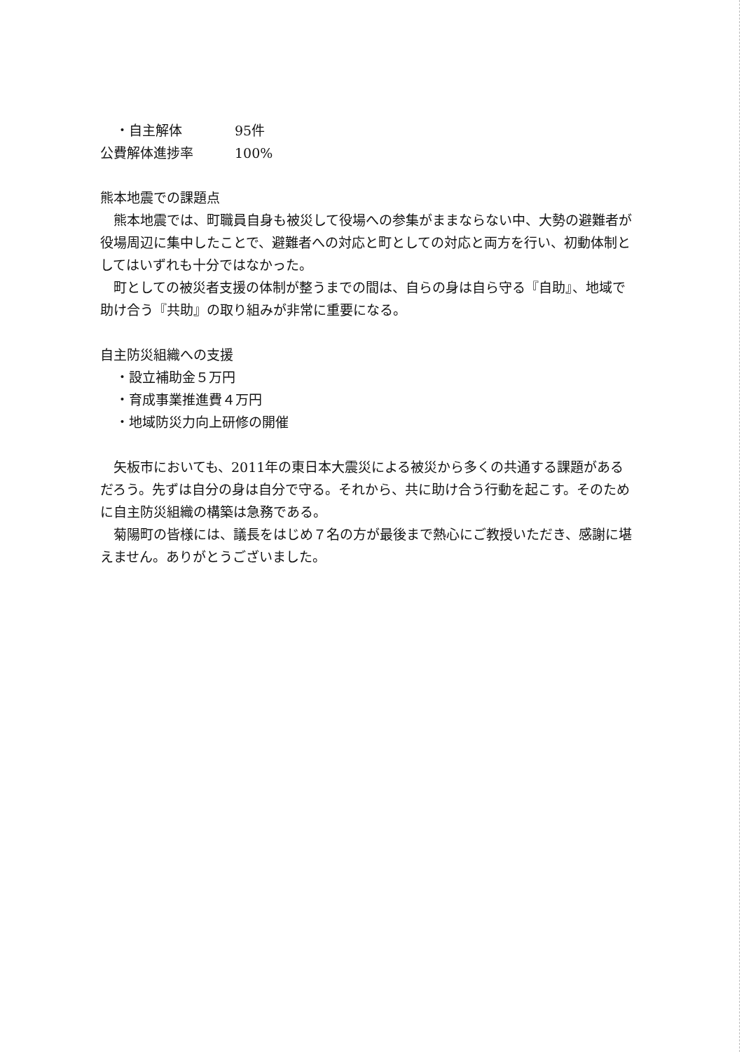・自主解体 95件
公費解体進捗率 100%
熊本地震での課題点
　熊本地震では、町職員自身も被災して役場への参集がままならない中、大勢の避難者が役場周辺に集中したことで、避難者への対応と町としての対応と両方を行い、初動体制としてはいずれも十分ではなかった。
　町としての被災者支援の体制が整うまでの間は、自らの身は自ら守る『自助』、地域で助け合う『共助』の取り組みが非常に重要になる。
自主防災組織への支援
・設立補助金５万円
・育成事業推進費４万円
・地域防災力向上研修の開催
　矢板市においても、2011年の東日本大震災による被災から多くの共通する課題があるだろう。先ずは自分の身は自分で守る。それから、共に助け合う行動を起こす。そのために自主防災組織の構築は急務である。
　菊陽町の皆様には、議長をはじめ７名の方が最後まで熱心にご教授いただき、感謝に堪えません。ありがとうございました。